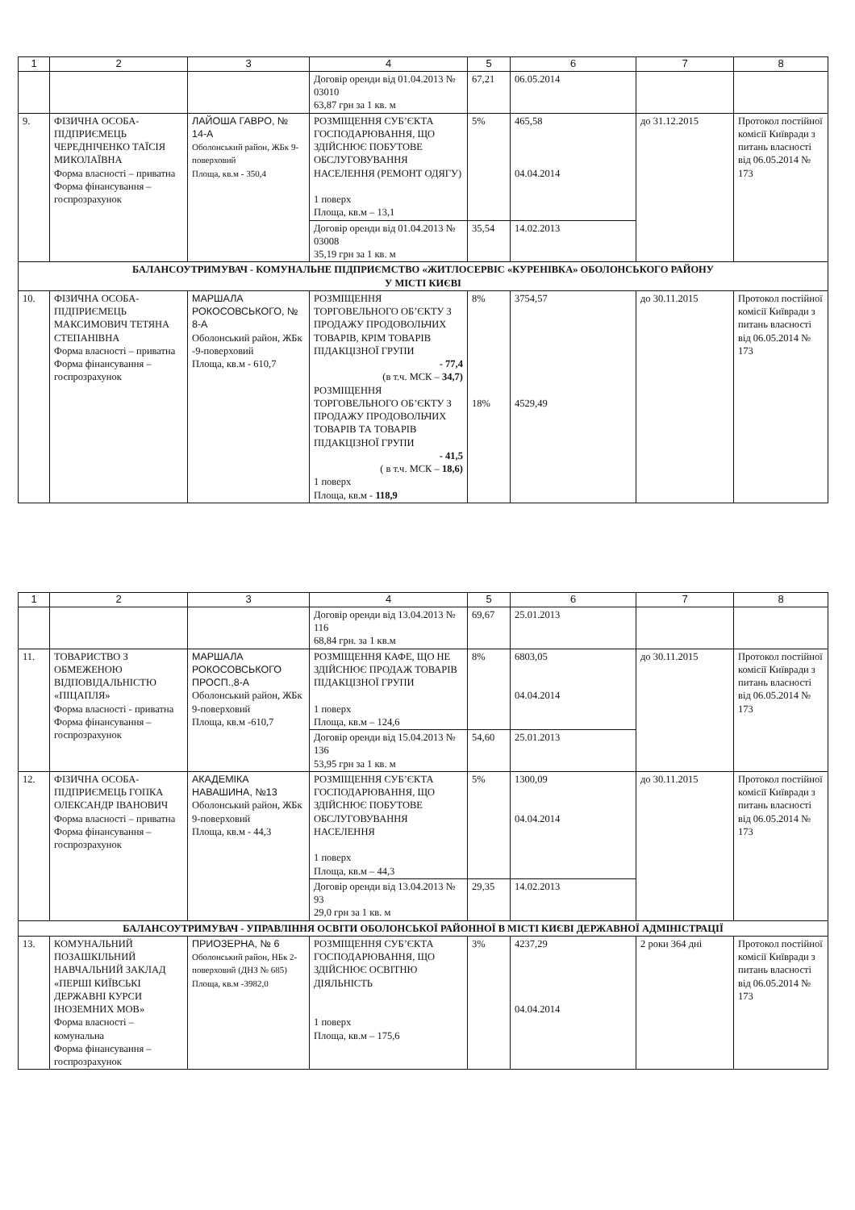| 1 | 2 | 3 | 4 | 5 | 6 | 7 | 8 |
| --- | --- | --- | --- | --- | --- | --- | --- |
| | | | Договір оренди від 01.04.2013 № 03010 63,87 грн за 1 кв. м | 67,21 | 06.05.2014 | | |
| 9. | ФІЗИЧНА ОСОБА-ПІДПРИЄМЕЦЬ ЧЕРЕДНІЧЕНКО ТАЇСІЯ МИКОЛАЇВНА Форма власності – приватна Форма фінансування – госпрозрахунок | ЛАЙОША ГАВРО, № 14-А Оболонський район, ЖБк 9-поверховий Площа, кв.м - 350,4 | РОЗМІЩЕННЯ СУБ’ЄКТА ГОСПОДАРЮВАННЯ, ЩО ЗДІЙСНЮЄ ПОБУТОВЕ ОБСЛУГОВУВАННЯ НАСЕЛЕННЯ (РЕМОНТ ОДЯГУ) 1 поверх Площа, кв.м – 13,1 | 5% | 465,58 04.04.2014 | до 31.12.2015 | Протокол постійної комісії Київради з питань власності від 06.05.2014 № 173 |
| | | | Договір оренди від 01.04.2013 № 03008 35,19 грн за 1 кв. м | 35,54 | 14.02.2013 | | |
| БАЛАНСОУТРИМУВАЧ - КОМУНАЛЬНЕ ПІДПРИЄМСТВО «ЖИТЛОСЕРВІС «КУРЕНІВКА» ОБОЛОНСЬКОГО РАЙОНУ У МІСТІ КИЄВІ | | | | | | | |
| 10. | ФІЗИЧНА ОСОБА-ПІДПРИЄМЕЦЬ МАКСИМОВИЧ ТЕТЯНА СТЕПАНІВНА Форма власності – приватна Форма фінансування – госпрозрахунок | МАРШАЛА РОКОСОВСЬКОГО, № 8-А Оболонський район, ЖБк -9-поверховий Площа, кв.м - 610,7 | РОЗМІЩЕННЯ ТОРГОВЕЛЬНОГО ОБ’ЄКТУ З ПРОДАЖУ ПРОДОВОЛЬЧИХ ТОВАРІВ, КРІМ ТОВАРІВ ПІДАКЦІЗНОЇ ГРУПИ - 77,4 (в т.ч. МСК – 34,7) РОЗМІЩЕННЯ ТОРГОВЕЛЬНОГО ОБ’ЄКТУ З ПРОДАЖУ ПРОДОВОЛЬЧИХ ТОВАРІВ ТА ТОВАРІВ ПІДАКЦІЗНОЇ ГРУПИ - 41,5 ( в т.ч. МСК – 18,6) 1 поверх Площа, кв.м - 118,9 | 8% 18% | 3754,57 4529,49 | до 30.11.2015 | Протокол постійної комісії Київради з питань власності від 06.05.2014 № 173 |
| 1 | 2 | 3 | 4 | 5 | 6 | 7 | 8 |
| --- | --- | --- | --- | --- | --- | --- | --- |
| | | | Договір оренди від 13.04.2013 № 116 68,84 грн. за 1 кв.м | 69,67 | 25.01.2013 | | |
| 11. | ТОВАРИСТВО З ОБМЕЖЕНОЮ ВІДПОВІДАЛЬНІСТЮ «ПІЦАПЛЯ» Форма власності - приватна Форма фінансування – госпрозрахунок | МАРШАЛА РОКОСОВСЬКОГО ПРОСП.,8-А Оболонський район, ЖБк 9-поверховий Площа, кв.м -610,7 | РОЗМІЩЕННЯ КАФЕ, ЩО НЕ ЗДІЙСНЮЄ ПРОДАЖ ТОВАРІВ ПІДАКЦІЗНОЇ ГРУПИ 1 поверх Площа, кв.м – 124,6 | 8% | 6803,05 04.04.2014 | до 30.11.2015 | Протокол постійної комісії Київради з питань власності від 06.05.2014 № 173 |
| | | | Договір оренди від 15.04.2013 № 136 53,95 грн за 1 кв. м | 54,60 | 25.01.2013 | | |
| 12. | ФІЗИЧНА ОСОБА-ПІДПРИЄМЕЦЬ ГОПКА ОЛЕКСАНДР ІВАНОВИЧ Форма власності – приватна Форма фінансування – госпрозрахунок | АКАДЕМІКА НАВАШИНА, №13 Оболонський район, ЖБк 9-поверховий Площа, кв.м - 44,3 | РОЗМІЩЕННЯ СУБ’ЄКТА ГОСПОДАРЮВАННЯ, ЩО ЗДІЙСНЮЄ ПОБУТОВЕ ОБСЛУГОВУВАННЯ НАСЕЛЕННЯ 1 поверх Площа, кв.м – 44,3 | 5% | 1300,09 04.04.2014 | до 30.11.2015 | Протокол постійної комісії Київради з питань власності від 06.05.2014 № 173 |
| | | | Договір оренди від 13.04.2013 № 93 29,0 грн за 1 кв. м | 29,35 | 14.02.2013 | | |
| БАЛАНСОУТРИМУВАЧ - УПРАВЛІННЯ ОСВІТИ ОБОЛОНСЬКОЇ РАЙОННОЇ В МІСТІ КИЄВІ ДЕРЖАВНОЇ АДМІНІСТРАЦІЇ | | | | | | | |
| 13. | КОМУНАЛЬНИЙ ПОЗАШКІЛЬНИЙ НАВЧАЛЬНИЙ ЗАКЛАД «ПЕРШІ КИЇВСЬКІ ДЕРЖАВНІ КУРСИ ІНОЗЕМНИХ МОВ» Форма власності – комунальна Форма фінансування – госпрозрахунок | ПРИОЗЕРНА, № 6 Оболонський район, НБк 2-поверховий (ДНЗ № 685) Площа, кв.м -3982,0 | РОЗМІЩЕННЯ СУБ’ЄКТА ГОСПОДАРЮВАННЯ, ЩО ЗДІЙСНЮЄ ОСВІТНЮ ДІЯЛЬНІСТЬ 1 поверх Площа, кв.м – 175,6 | 3% | 4237,29 04.04.2014 | 2 роки 364 дні | Протокол постійної комісії Київради з питань власності від 06.05.2014 № 173 |